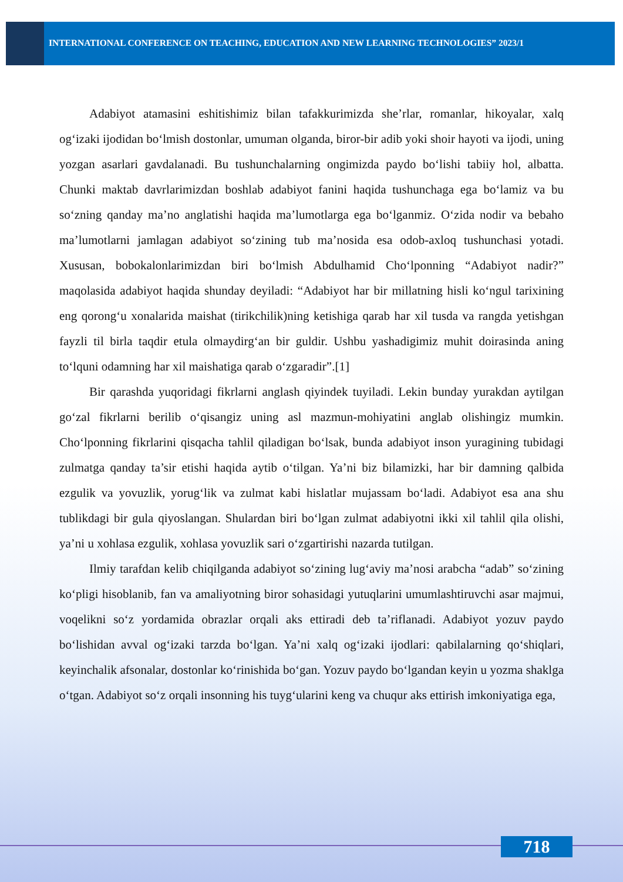INTERNATIONAL CONFERENCE ON TEACHING, EDUCATION AND NEW LEARNING TECHNOLOGIES” 2023/1
Adabiyot atamasini eshitishimiz bilan tafakkurimizda she’rlar, romanlar, hikoyalar, xalq og‘izaki ijodidan bo‘lmish dostonlar, umuman olganda, biror-bir adib yoki shoir hayoti va ijodi, uning yozgan asarlari gavdalanadi. Bu tushunchalarning ongimizda paydo bo‘lishi tabiiy hol, albatta. Chunki maktab davrlarimizdan boshlab adabiyot fanini haqida tushunchaga ega bo‘lamiz va bu so‘zning qanday ma’no anglatishi haqida ma’lumotlarga ega bo‘lganmiz. O‘zida nodir va bebaho ma’lumotlarni jamlagan adabiyot so‘zining tub ma’nosida esa odob-axloq tushunchasi yotadi. Xususan, bobokalonlarimizdan biri bo‘lmish Abdulhamid Cho‘lponning “Adabiyot nadir?” maqolasida adabiyot haqida shunday deyiladi: “Adabiyot har bir millatning hisli ko‘ngul tarixining eng qorong‘u xonalarida maishat (tirikchilik)ning ketishiga qarab har xil tusda va rangda yetishgan fayzli til birla taqdir etula olmaydirg‘an bir guldir. Ushbu yashadigimiz muhit doirasinda aning to‘lquni odamning har xil maishatiga qarab o‘zgaradir”.[1]
Bir qarashda yuqoridagi fikrlarni anglash qiyindek tuyiladi. Lekin bunday yurakdan aytilgan go‘zal fikrlarni berilib o‘qisangiz uning asl mazmun-mohiyatini anglab olishingiz mumkin. Cho‘lponning fikrlarini qisqacha tahlil qiladigan bo‘lsak, bunda adabiyot inson yuragining tubidagi zulmatga qanday ta’sir etishi haqida aytib o‘tilgan. Ya’ni biz bilamizki, har bir damning qalbida ezgulik va yovuzlik, yorug‘lik va zulmat kabi hislatlar mujassam bo‘ladi. Adabiyot esa ana shu tublikdagi bir gula qiyoslangan. Shulardan biri bo‘lgan zulmat adabiyotni ikki xil tahlil qila olishi, ya’ni u xohlasa ezgulik, xohlasa yovuzlik sari o‘zgartirishi nazarda tutilgan.
Ilmiy tarafdan kelib chiqilganda adabiyot so‘zining lug‘aviy ma’nosi arabcha “adab” so‘zining ko‘pligi hisoblanib, fan va amaliyotning biror sohasidagi yutuqlarini umumlashtiruvchi asar majmui, voqelikni so‘z yordamida obrazlar orqali aks ettiradi deb ta’riflanadi. Adabiyot yozuv paydo bo‘lishidan avval og‘izaki tarzda bo‘lgan. Ya’ni xalq og‘izaki ijodlari: qabilalarning qo‘shiqlari, keyinchalik afsonalar, dostonlar ko‘rinishida bo‘gan. Yozuv paydo bo‘lgandan keyin u yozma shaklga o‘tgan. Adabiyot so‘z orqali insonning his tuyg‘ularini keng va chuqur aks ettirish imkoniyatiga ega,
718